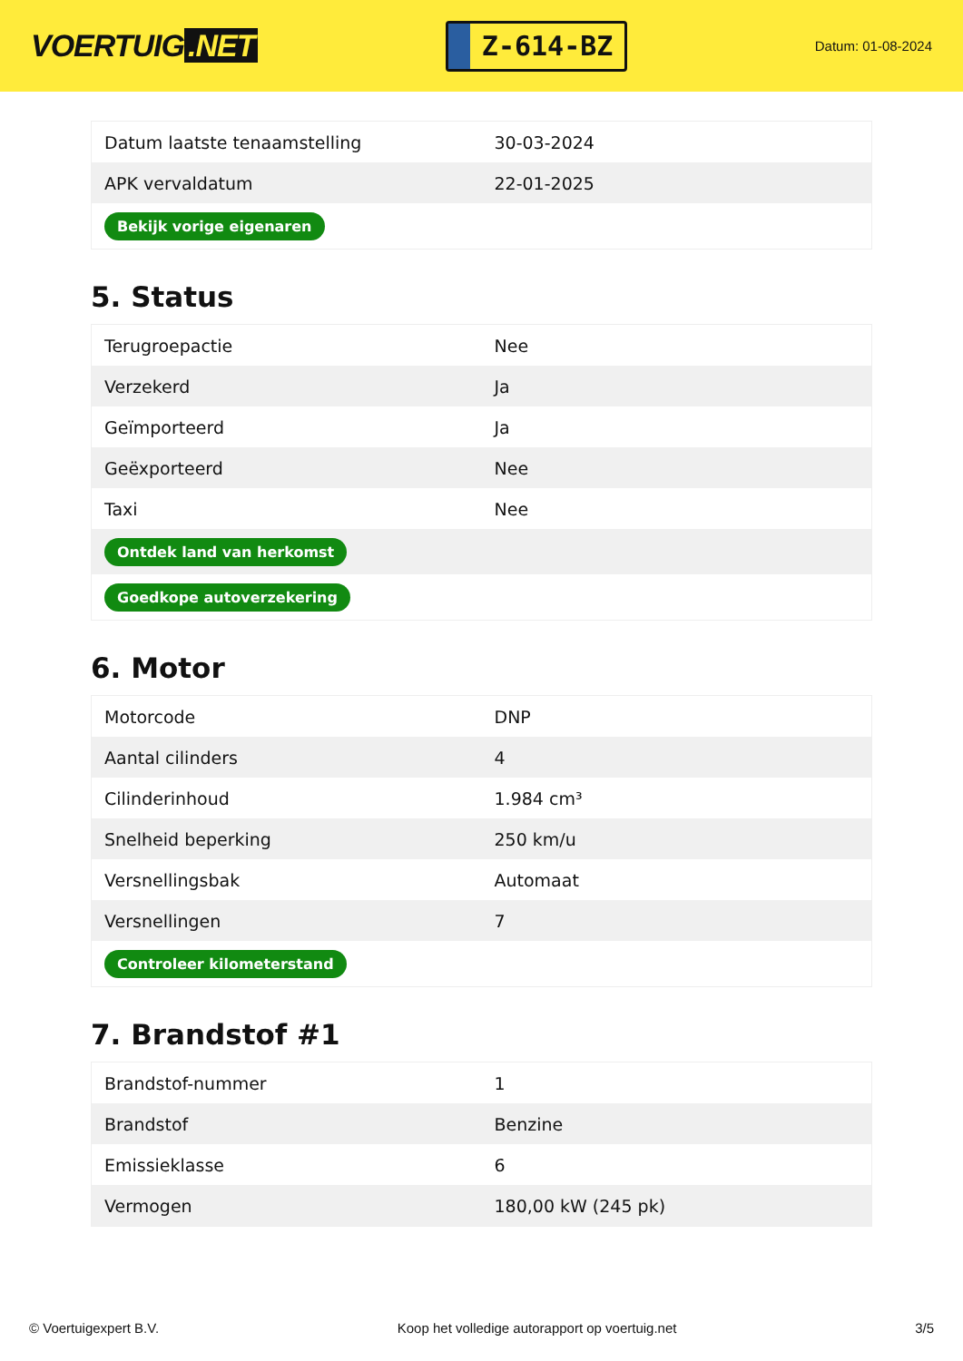VOERTUIG.NET
Z-614-BZ
Datum: 01-08-2024
| Datum laatste tenaamstelling | 30-03-2024 |
| APK vervaldatum | 22-01-2025 |
| Bekijk vorige eigenaren | |
5. Status
| Terugroepactie | Nee |
| Verzekerd | Ja |
| Geïmporteerd | Ja |
| Geëxporteerd | Nee |
| Taxi | Nee |
| Ontdek land van herkomst | |
| Goedkope autoverzekering | |
6. Motor
| Motorcode | DNP |
| Aantal cilinders | 4 |
| Cilinderinhoud | 1.984 cm³ |
| Snelheid beperking | 250 km/u |
| Versnellingsbak | Automaat |
| Versnellingen | 7 |
| Controleer kilometerstand | |
7. Brandstof #1
| Brandstof-nummer | 1 |
| Brandstof | Benzine |
| Emissieklasse | 6 |
| Vermogen | 180,00 kW (245 pk) |
© Voertuigexpert B.V. Koop het volledige autorapport op voertuig.net 3/5